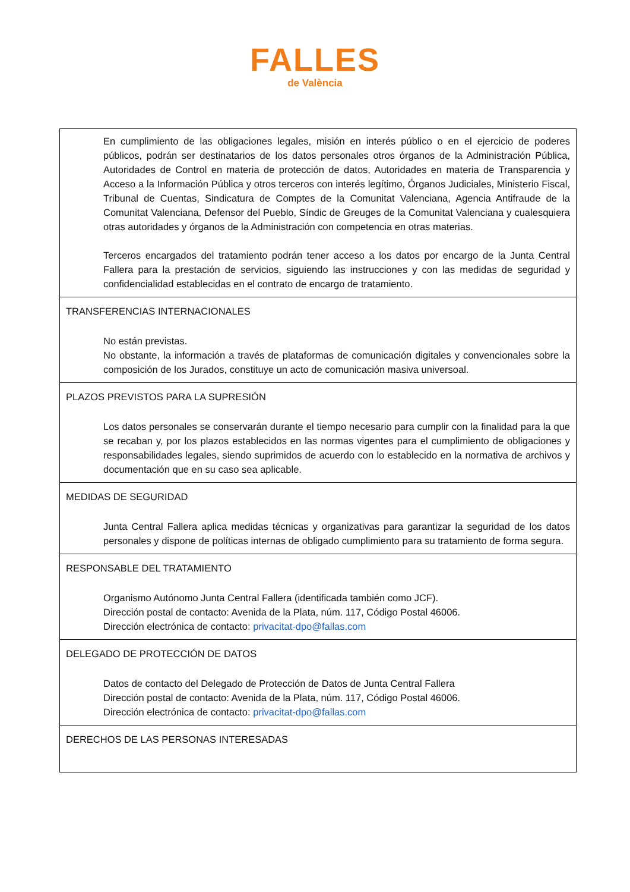FALLES
de València
| En cumplimiento de las obligaciones legales, misión en interés público o en el ejercicio de poderes públicos, podrán ser destinatarios de los datos personales otros órganos de la Administración Pública, Autoridades de Control en materia de protección de datos, Autoridades en materia de Transparencia y Acceso a la Información Pública y otros terceros con interés legítimo, Órganos Judiciales, Ministerio Fiscal, Tribunal de Cuentas, Sindicatura de Comptes de la Comunitat Valenciana, Agencia Antifraude de la Comunitat Valenciana, Defensor del Pueblo, Síndic de Greuges de la Comunitat Valenciana y cualesquiera otras autoridades y órganos de la Administración con competencia en otras materias. Terceros encargados del tratamiento podrán tener acceso a los datos por encargo de la Junta Central Fallera para la prestación de servicios, siguiendo las instrucciones y con las medidas de seguridad y confidencialidad establecidas en el contrato de encargo de tratamiento. |
| TRANSFERENCIAS INTERNACIONALES No están previstas. No obstante, la información a través de plataformas de comunicación digitales y convencionales sobre la composición de los Jurados, constituye un acto de comunicación masiva universoal. |
| PLAZOS PREVISTOS PARA LA SUPRESIÓN Los datos personales se conservarán durante el tiempo necesario para cumplir con la finalidad para la que se recaban y, por los plazos establecidos en las normas vigentes para el cumplimiento de obligaciones y responsabilidades legales, siendo suprimidos de acuerdo con lo establecido en la normativa de archivos y documentación que en su caso sea aplicable. |
| MEDIDAS DE SEGURIDAD Junta Central Fallera aplica medidas técnicas y organizativas para garantizar la seguridad de los datos personales y dispone de políticas internas de obligado cumplimiento para su tratamiento de forma segura. |
| RESPONSABLE DEL TRATAMIENTO Organismo Autónomo Junta Central Fallera (identificada también como JCF). Dirección postal de contacto: Avenida de la Plata, núm. 117, Código Postal 46006. Dirección electrónica de contacto: privacitat-dpo@fallas.com |
| DELEGADO DE PROTECCIÓN DE DATOS Datos de contacto del Delegado de Protección de Datos de Junta Central Fallera Dirección postal de contacto: Avenida de la Plata, núm. 117, Código Postal 46006. Dirección electrónica de contacto: privacitat-dpo@fallas.com |
| DERECHOS DE LAS PERSONAS INTERESADAS |